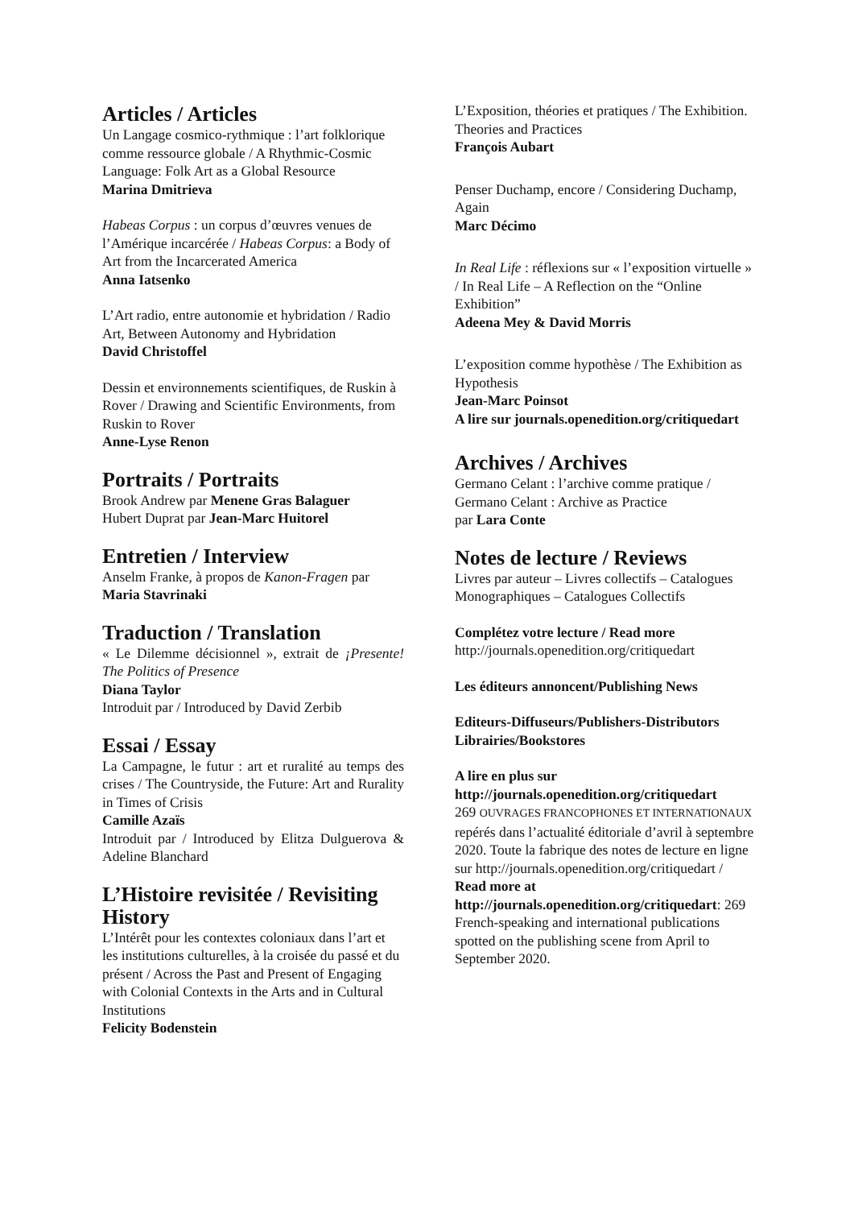Articles / Articles
Un Langage cosmico-rythmique : l’art folklorique comme ressource globale / A Rhythmic-Cosmic Language: Folk Art as a Global Resource
Marina Dmitrieva
Habeas Corpus : un corpus d’œuvres venues de l’Amérique incarcérée / Habeas Corpus: a Body of Art from the Incarcerated America
Anna Iatsenko
L’Art radio, entre autonomie et hybridation / Radio Art, Between Autonomy and Hybridation
David Christoffel
Dessin et environnements scientifiques, de Ruskin à Rover / Drawing and Scientific Environments, from Ruskin to Rover
Anne-Lyse Renon
Portraits / Portraits
Brook Andrew par Menene Gras Balaguer
Hubert Duprat par Jean-Marc Huitorel
Entretien / Interview
Anselm Franke, à propos de Kanon-Fragen par Maria Stavrinaki
Traduction / Translation
« Le Dilemme décisionnel », extrait de ¡Presente! The Politics of Presence
Diana Taylor
Introduit par / Introduced by David Zerbib
Essai / Essay
La Campagne, le futur : art et ruralité au temps des crises / The Countryside, the Future: Art and Rurality in Times of Crisis
Camille Azaïs
Introduit par / Introduced by Elitza Dulguerova & Adeline Blanchard
L’Histoire revisitée / Revisiting History
L’Intérêt pour les contextes coloniaux dans l’art et les institutions culturelles, à la croisée du passé et du présent / Across the Past and Present of Engaging with Colonial Contexts in the Arts and in Cultural Institutions
Felicity Bodenstein
L’Exposition, théories et pratiques / The Exhibition. Theories and Practices
François Aubart
Penser Duchamp, encore / Considering Duchamp, Again
Marc Décimo
In Real Life : réflexions sur « l’exposition virtuelle » / In Real Life – A Reflection on the “Online Exhibition”
Adeena Mey & David Morris
L’exposition comme hypothèse / The Exhibition as Hypothesis
Jean-Marc Poinsot
A lire sur journals.openedition.org/critiquedart
Archives / Archives
Germano Celant : l’archive comme pratique / Germano Celant : Archive as Practice
par Lara Conte
Notes de lecture / Reviews
Livres par auteur – Livres collectifs – Catalogues Monographiques – Catalogues Collectifs
Complétez votre lecture / Read more
http://journals.openedition.org/critiquedart
Les éditeurs annoncent/Publishing News
Editeurs-Diffuseurs/Publishers-Distributors
Librairies/Bookstores
A lire en plus sur http://journals.openedition.org/critiquedart
269 OUVRAGES FRANCOPHONES ET INTERNATIONAUX repérés dans l’actualité éditoriale d’avril à septembre 2020. Toute la fabrique des notes de lecture en ligne sur http://journals.openedition.org/critiquedart /
Read more at http://journals.openedition.org/critiquedart: 269 French-speaking and international publications spotted on the publishing scene from April to September 2020.